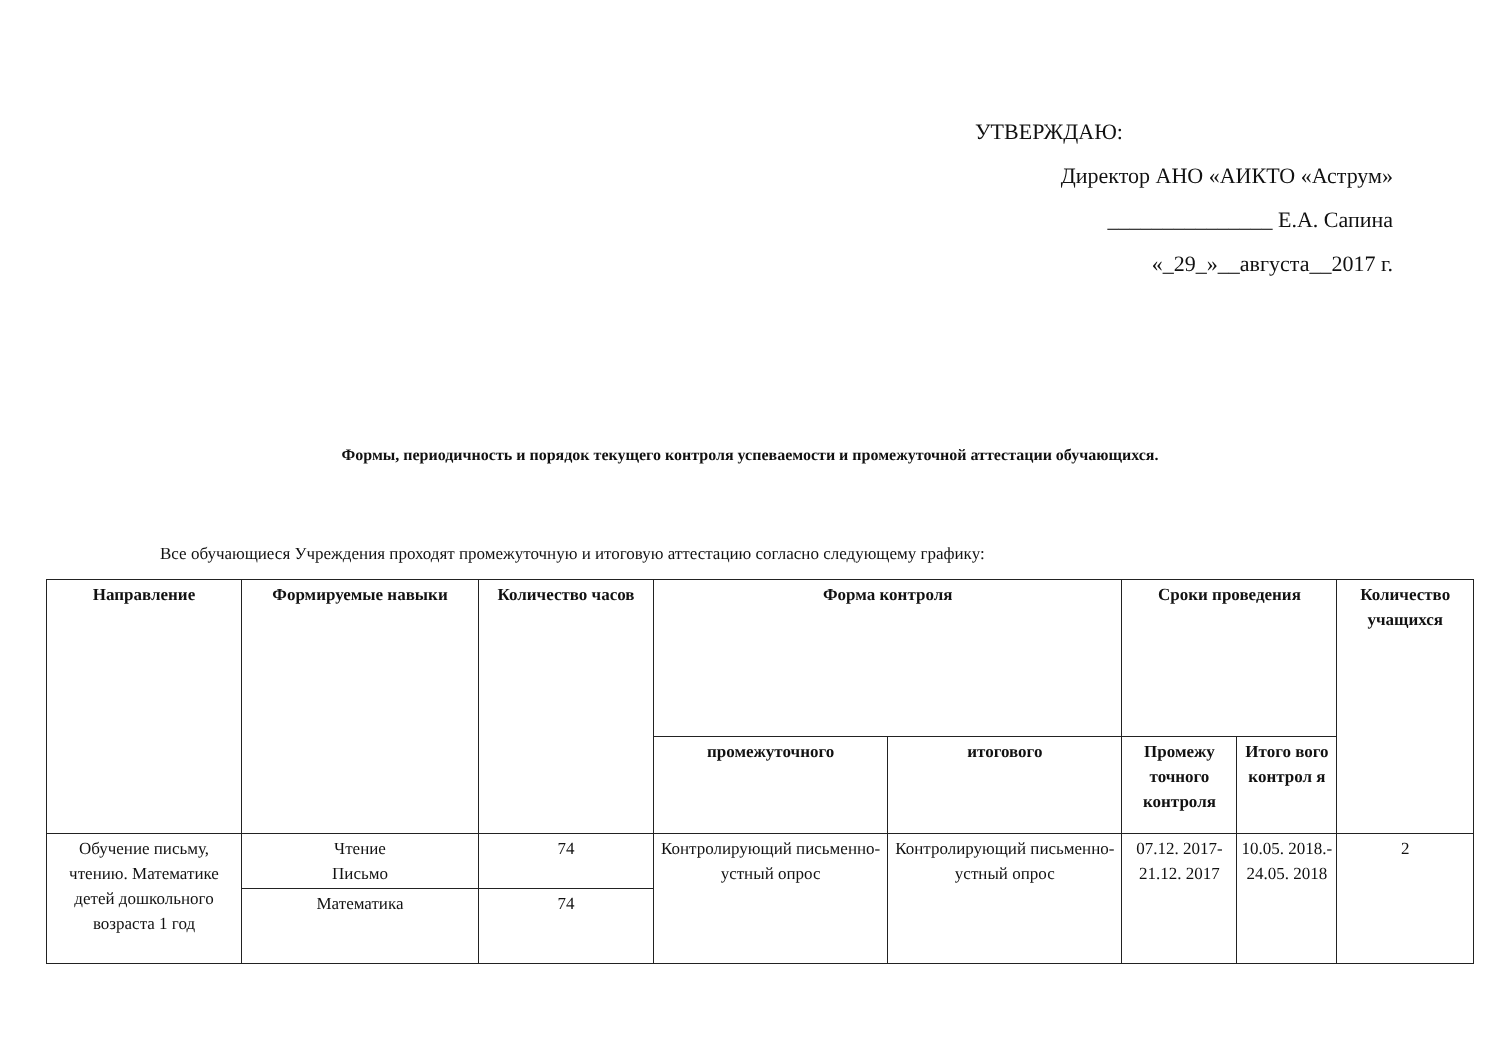УТВЕРЖДАЮ:
Директор АНО «АИКТО «Аструм»
_______________ Е.А. Сапина
«_29_»__августа__2017 г.
Формы, периодичность и порядок текущего контроля успеваемости и промежуточной аттестации обучающихся.
Все обучающиеся Учреждения проходят промежуточную и итоговую аттестацию согласно следующему графику:
| Направление | Формируемые навыки | Количество часов | Форма контроля | | Сроки проведения | | Количество учащихся |
| --- | --- | --- | --- | --- | --- | --- | --- |
| | | | промежуточного | итогового | Промежу точного контроля | Итого вого контрол я | |
| Обучение письму, чтению. Математике детей дошкольного возраста 1 год | Чтение Письмо | 74 | Контролирующий письменно-устный опрос | Контролирующий письменно-устный опрос | 07.12. 2017- 21.12. 2017 | 10.05. 2018.- 24.05. 2018 | 2 |
| | Математика | 74 | | | | | |